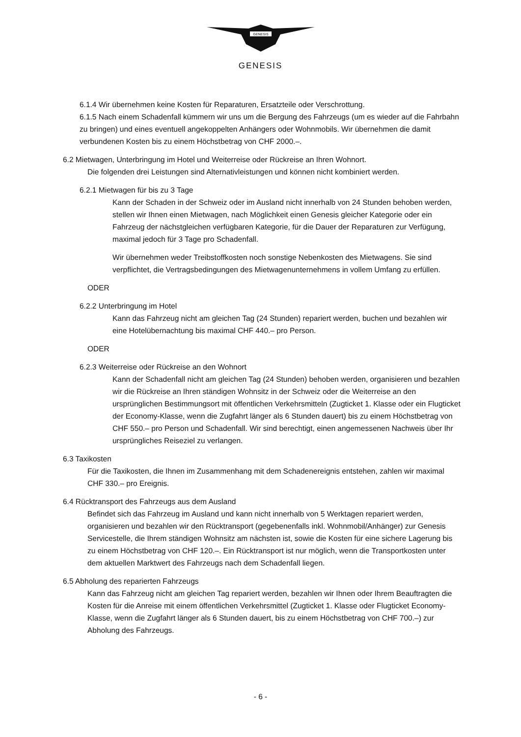GENESIS
GENESIS
6.1.4 Wir übernehmen keine Kosten für Reparaturen, Ersatzteile oder Verschrottung.
6.1.5 Nach einem Schadenfall kümmern wir uns um die Bergung des Fahrzeugs (um es wieder auf die Fahrbahn zu bringen) und eines eventuell angekoppelten Anhängers oder Wohnmobils. Wir übernehmen die damit verbundenen Kosten bis zu einem Höchstbetrag von CHF 2000.–.
6.2 Mietwagen, Unterbringung im Hotel und Weiterreise oder Rückreise an Ihren Wohnort.
Die folgenden drei Leistungen sind Alternativleistungen und können nicht kombiniert werden.
6.2.1 Mietwagen für bis zu 3 Tage
Kann der Schaden in der Schweiz oder im Ausland nicht innerhalb von 24 Stunden behoben werden, stellen wir Ihnen einen Mietwagen, nach Möglichkeit einen Genesis gleicher Kategorie oder ein Fahrzeug der nächstgleichen verfügbaren Kategorie, für die Dauer der Reparaturen zur Verfügung, maximal jedoch für 3 Tage pro Schadenfall.
Wir übernehmen weder Treibstoffkosten noch sonstige Nebenkosten des Mietwagens. Sie sind verpflichtet, die Vertragsbedingungen des Mietwagenunternehmens in vollem Umfang zu erfüllen.
ODER
6.2.2 Unterbringung im Hotel
Kann das Fahrzeug nicht am gleichen Tag (24 Stunden) repariert werden, buchen und bezahlen wir eine Hotelübernachtung bis maximal CHF 440.– pro Person.
ODER
6.2.3 Weiterreise oder Rückreise an den Wohnort
Kann der Schadenfall nicht am gleichen Tag (24 Stunden) behoben werden, organisieren und bezahlen wir die Rückreise an Ihren ständigen Wohnsitz in der Schweiz oder die Weiterreise an den ursprünglichen Bestimmungsort mit öffentlichen Verkehrsmitteln (Zugticket 1. Klasse oder ein Flugticket der Economy-Klasse, wenn die Zugfahrt länger als 6 Stunden dauert) bis zu einem Höchstbetrag von CHF 550.– pro Person und Schadenfall. Wir sind berechtigt, einen angemessenen Nachweis über Ihr ursprüngliches Reiseziel zu verlangen.
6.3 Taxikosten
Für die Taxikosten, die Ihnen im Zusammenhang mit dem Schadenereignis entstehen, zahlen wir maximal CHF 330.– pro Ereignis.
6.4 Rücktransport des Fahrzeugs aus dem Ausland
Befindet sich das Fahrzeug im Ausland und kann nicht innerhalb von 5 Werktagen repariert werden, organisieren und bezahlen wir den Rücktransport (gegebenenfalls inkl. Wohnmobil/Anhänger) zur Genesis Servicestelle, die Ihrem ständigen Wohnsitz am nächsten ist, sowie die Kosten für eine sichere Lagerung bis zu einem Höchstbetrag von CHF 120.–. Ein Rücktransport ist nur möglich, wenn die Transportkosten unter dem aktuellen Marktwert des Fahrzeugs nach dem Schadenfall liegen.
6.5 Abholung des reparierten Fahrzeugs
Kann das Fahrzeug nicht am gleichen Tag repariert werden, bezahlen wir Ihnen oder Ihrem Beauftragten die Kosten für die Anreise mit einem öffentlichen Verkehrsmittel (Zugticket 1. Klasse oder Flugticket Economy-Klasse, wenn die Zugfahrt länger als 6 Stunden dauert, bis zu einem Höchstbetrag von CHF 700.–) zur Abholung des Fahrzeugs.
- 6 -